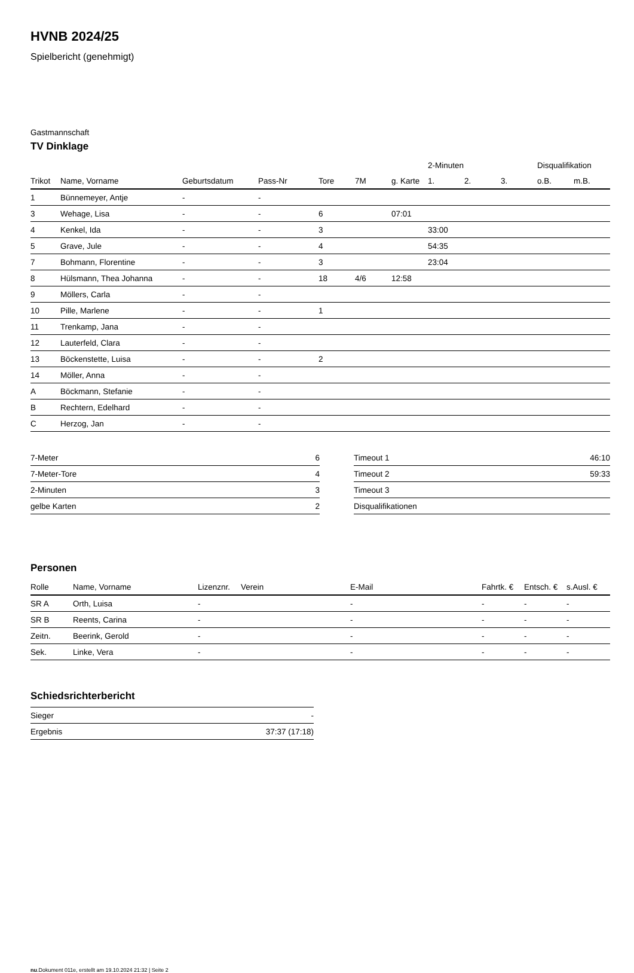HVNB 2024/25
Spielbericht (genehmigt)
Gastmannschaft
TV Dinklage
| | | | | | | | 2-Minuten | | | Disqualifikation | |
| --- | --- | --- | --- | --- | --- | --- | --- | --- | --- | --- | --- |
| Trikot | Name, Vorname | Geburtsdatum | Pass-Nr | Tore | 7M | g. Karte | 1. | 2. | 3. | o.B. | m.B. |
| 1 | Bünnemeyer, Antje | - | - | | | | | | | | |
| 3 | Wehage, Lisa | - | - | 6 | | 07:01 | | | | | |
| 4 | Kenkel, Ida | - | - | 3 | | | 33:00 | | | | |
| 5 | Grave, Jule | - | - | 4 | | | 54:35 | | | | |
| 7 | Bohmann, Florentine | - | - | 3 | | | 23:04 | | | | |
| 8 | Hülsmann, Thea Johanna | - | - | 18 | 4/6 | 12:58 | | | | | |
| 9 | Möllers, Carla | - | - | | | | | | | | |
| 10 | Pille, Marlene | - | - | 1 | | | | | | | |
| 11 | Trenkamp, Jana | - | - | | | | | | | | |
| 12 | Lauterfeld, Clara | - | - | | | | | | | | |
| 13 | Böckenstette, Luisa | - | - | 2 | | | | | | | |
| 14 | Möller, Anna | - | - | | | | | | | | |
| A | Böckmann, Stefanie | - | - | | | | | | | | |
| B | Rechtern, Edelhard | - | - | | | | | | | | |
| C | Herzog, Jan | - | - | | | | | | | | |
| 7-Meter | 6 |
| 7-Meter-Tore | 4 |
| 2-Minuten | 3 |
| gelbe Karten | 2 |
| Timeout 1 | 46:10 |
| Timeout 2 | 59:33 |
| Timeout 3 | |
| Disqualifikationen | |
Personen
| Rolle | Name, Vorname | Lizenznr. | Verein | E-Mail | Fahrtk. € | Entsch. € | s.Ausl. € |
| --- | --- | --- | --- | --- | --- | --- | --- |
| SR A | Orth, Luisa | - | | - | - | - | - |
| SR B | Reents, Carina | - | | - | - | - | - |
| Zeitn. | Beerink, Gerold | - | | - | - | - | - |
| Sek. | Linke, Vera | - | | - | - | - | - |
Schiedsrichterbericht
| Sieger | - |
| Ergebnis | 37:37 (17:18) |
nu.Dokument 011e, erstellt am 19.10.2024 21:32 | Seite 2